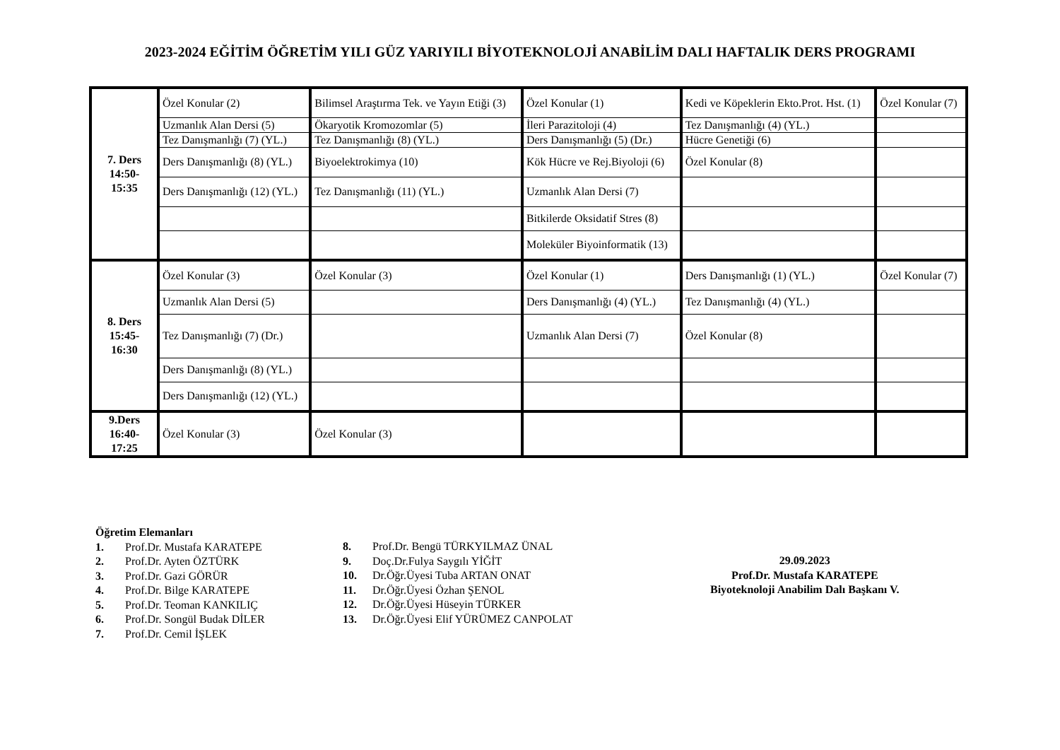2023-2024 EĞİTİM ÖĞRETİM YILI GÜZ YARIYILI BİYOTEKNOLOJİ ANABİLİM DALI HAFTALIK DERS PROGRAMI
| 7. Ders 14:50- 15:35 | Özel Konular (2) | Bilimsel Araştırma Tek. ve Yayın Etiği (3) | Özel Konular (1) | Kedi ve Köpeklerin Ekto.Prot. Hst. (1) | Özel Konular (7) |
| | Uzmanlık Alan Dersi (5) | Ökaryotik Kromozomlar (5) | İleri Parazitoloji (4) | Tez Danışmanlığı (4) (YL.) | |
| | Tez Danışmanlığı (7) (YL.) | Tez Danışmanlığı (8) (YL.) | Ders Danışmanlığı (5) (Dr.) | Hücre Genetiği (6) | |
| | Ders Danışmanlığı (8) (YL.) | Biyoelektrokimya (10) | Kök Hücre ve Rej.Biyoloji (6) | Özel Konular (8) | |
| | Ders Danışmanlığı (12) (YL.) | Tez Danışmanlığı (11) (YL.) | Uzmanlık Alan Dersi (7) | | |
| | | | Bitkilerde Oksidatif Stres (8) | | |
| | | | Moleküler Biyoinformatik (13) | | |
| 8. Ders 15:45- 16:30 | Özel Konular (3) | Özel Konular (3) | Özel Konular (1) | Ders Danışmanlığı (1) (YL.) | Özel Konular (7) |
| | Uzmanlık Alan Dersi (5) | | Ders Danışmanlığı (4) (YL.) | Tez Danışmanlığı (4) (YL.) | |
| | Tez Danışmanlığı (7) (Dr.) | | Uzmanlık Alan Dersi (7) | Özel Konular (8) | |
| | Ders Danışmanlığı (8) (YL.) | | | | |
| | Ders Danışmanlığı (12) (YL.) | | | | |
| 9.Ders 16:40- 17:25 | Özel Konular (3) | Özel Konular (3) | | | |
Öğretim Elemanları
1. Prof.Dr. Mustafa KARATEPE
2. Prof.Dr. Ayten ÖZTÜRK
3. Prof.Dr. Gazi GÖRÜR
4. Prof.Dr. Bilge KARATEPE
5. Prof.Dr. Teoman KANKILIÇ
6. Prof.Dr. Songül Budak DİLER
7. Prof.Dr. Cemil İŞLEK
8. Prof.Dr. Bengü TÜRKYILMAZ ÜNAL
9. Doç.Dr.Fulya Saygılı YİĞİT
10. Dr.Öğr.Üyesi Tuba ARTAN ONAT
11. Dr.Öğr.Üyesi Özhan ŞENOL
12. Dr.Öğr.Üyesi Hüseyin TÜRKER
13. Dr.Öğr.Üyesi Elif YÜRÜMEZ CANPOLAT
29.09.2023
Prof.Dr. Mustafa KARATEPE
Biyoteknoloji Anabilim Dalı Başkanı V.